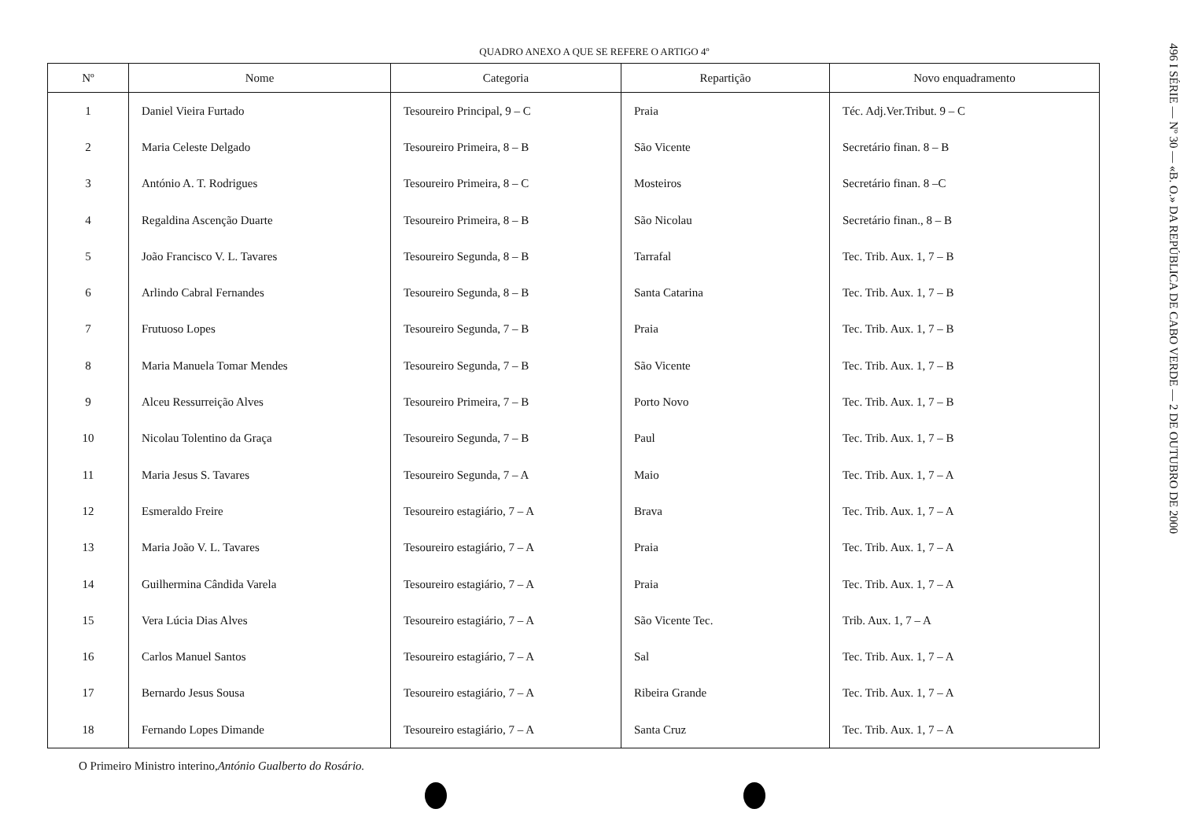QUADRO ANEXO A QUE SE REFERE O ARTIGO 4º
| Nº | Nome | Categoria | Repartição | Novo enquadramento |
| --- | --- | --- | --- | --- |
| 1 | Daniel Vieira Furtado | Tesoureiro Principal, 9 – C | Praia | Téc. Adj.Ver.Tribut. 9 – C |
| 2 | Maria Celeste Delgado | Tesoureiro Primeira, 8 – B | São Vicente | Secretário finan. 8 – B |
| 3 | António A. T. Rodrigues | Tesoureiro Primeira, 8 – C | Mosteiros | Secretário finan. 8 –C |
| 4 | Regaldina Ascenção Duarte | Tesoureiro Primeira, 8 – B | São Nicolau | Secretário finan., 8 – B |
| 5 | João Francisco V. L. Tavares | Tesoureiro Segunda, 8 – B | Tarrafal | Tec. Trib. Aux. 1, 7 – B |
| 6 | Arlindo Cabral Fernandes | Tesoureiro Segunda, 8 – B | Santa Catarina | Tec. Trib. Aux. 1, 7 – B |
| 7 | Frutuoso Lopes | Tesoureiro Segunda, 7 – B | Praia | Tec. Trib. Aux. 1, 7 – B |
| 8 | Maria Manuela Tomar Mendes | Tesoureiro Segunda, 7 – B | São Vicente | Tec. Trib. Aux. 1, 7 – B |
| 9 | Alceu Ressurreição Alves | Tesoureiro Primeira, 7 – B | Porto Novo | Tec. Trib. Aux. 1, 7 – B |
| 10 | Nicolau Tolentino da Graça | Tesoureiro Segunda, 7 – B | Paul | Tec. Trib. Aux. 1, 7 – B |
| 11 | Maria Jesus S. Tavares | Tesoureiro Segunda, 7 – A | Maio | Tec. Trib. Aux. 1, 7 – A |
| 12 | Esmeraldo Freire | Tesoureiro estagiário, 7 – A | Brava | Tec. Trib. Aux. 1, 7 – A |
| 13 | Maria João V. L. Tavares | Tesoureiro estagiário, 7 – A | Praia | Tec. Trib. Aux. 1, 7 – A |
| 14 | Guilhermina Cândida Varela | Tesoureiro estagiário, 7 – A | Praia | Tec. Trib. Aux. 1, 7 – A |
| 15 | Vera Lúcia Dias Alves | Tesoureiro estagiário, 7 – A | São Vicente Tec. | Trib. Aux. 1, 7 – A |
| 16 | Carlos Manuel Santos | Tesoureiro estagiário, 7 – A | Sal | Tec. Trib. Aux. 1, 7 – A |
| 17 | Bernardo Jesus Sousa | Tesoureiro estagiário, 7 – A | Ribeira Grande | Tec. Trib. Aux. 1, 7 – A |
| 18 | Fernando Lopes Dimande | Tesoureiro estagiário, 7 – A | Santa Cruz | Tec. Trib. Aux. 1, 7 – A |
O Primeiro Ministro interino,António Gualberto do Rosário.
496 I SÉRIE — Nº 30 — «B. O.» DA REPÚBLICA DE CABO VERDE — 2 DE OUTUBRO DE 2000